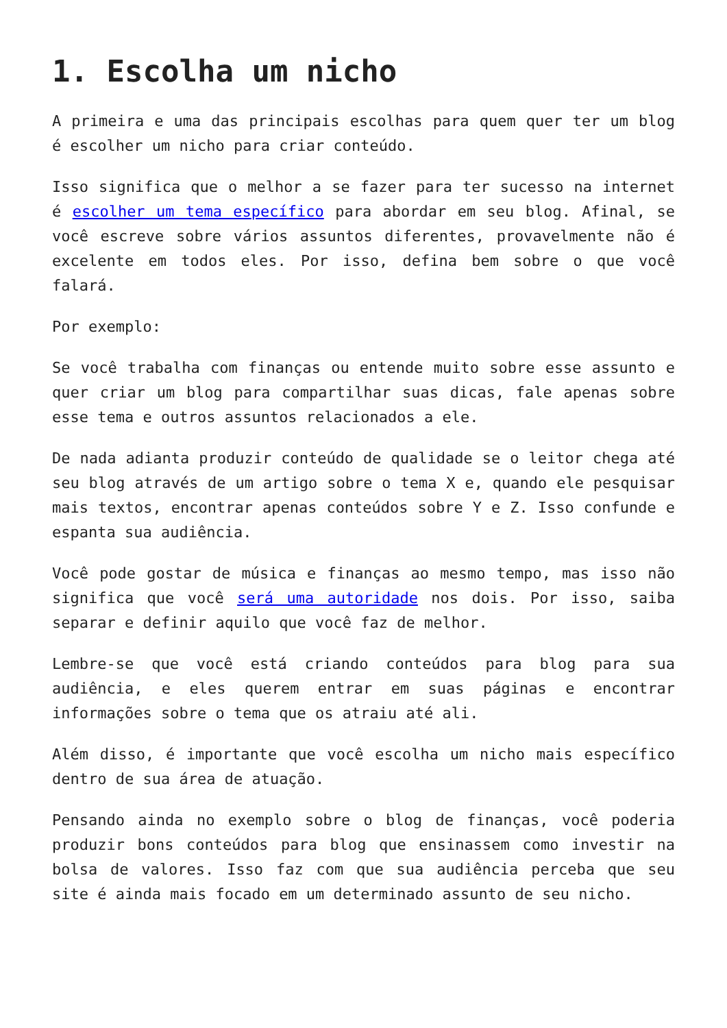1. Escolha um nicho
A primeira e uma das principais escolhas para quem quer ter um blog é escolher um nicho para criar conteúdo.
Isso significa que o melhor a se fazer para ter sucesso na internet é escolher um tema específico para abordar em seu blog. Afinal, se você escreve sobre vários assuntos diferentes, provavelmente não é excelente em todos eles. Por isso, defina bem sobre o que você falará.
Por exemplo:
Se você trabalha com finanças ou entende muito sobre esse assunto e quer criar um blog para compartilhar suas dicas, fale apenas sobre esse tema e outros assuntos relacionados a ele.
De nada adianta produzir conteúdo de qualidade se o leitor chega até seu blog através de um artigo sobre o tema X e, quando ele pesquisar mais textos, encontrar apenas conteúdos sobre Y e Z. Isso confunde e espanta sua audiência.
Você pode gostar de música e finanças ao mesmo tempo, mas isso não significa que você será uma autoridade nos dois. Por isso, saiba separar e definir aquilo que você faz de melhor.
Lembre-se que você está criando conteúdos para blog para sua audiência, e eles querem entrar em suas páginas e encontrar informações sobre o tema que os atraiu até ali.
Além disso, é importante que você escolha um nicho mais específico dentro de sua área de atuação.
Pensando ainda no exemplo sobre o blog de finanças, você poderia produzir bons conteúdos para blog que ensinassem como investir na bolsa de valores. Isso faz com que sua audiência perceba que seu site é ainda mais focado em um determinado assunto de seu nicho.